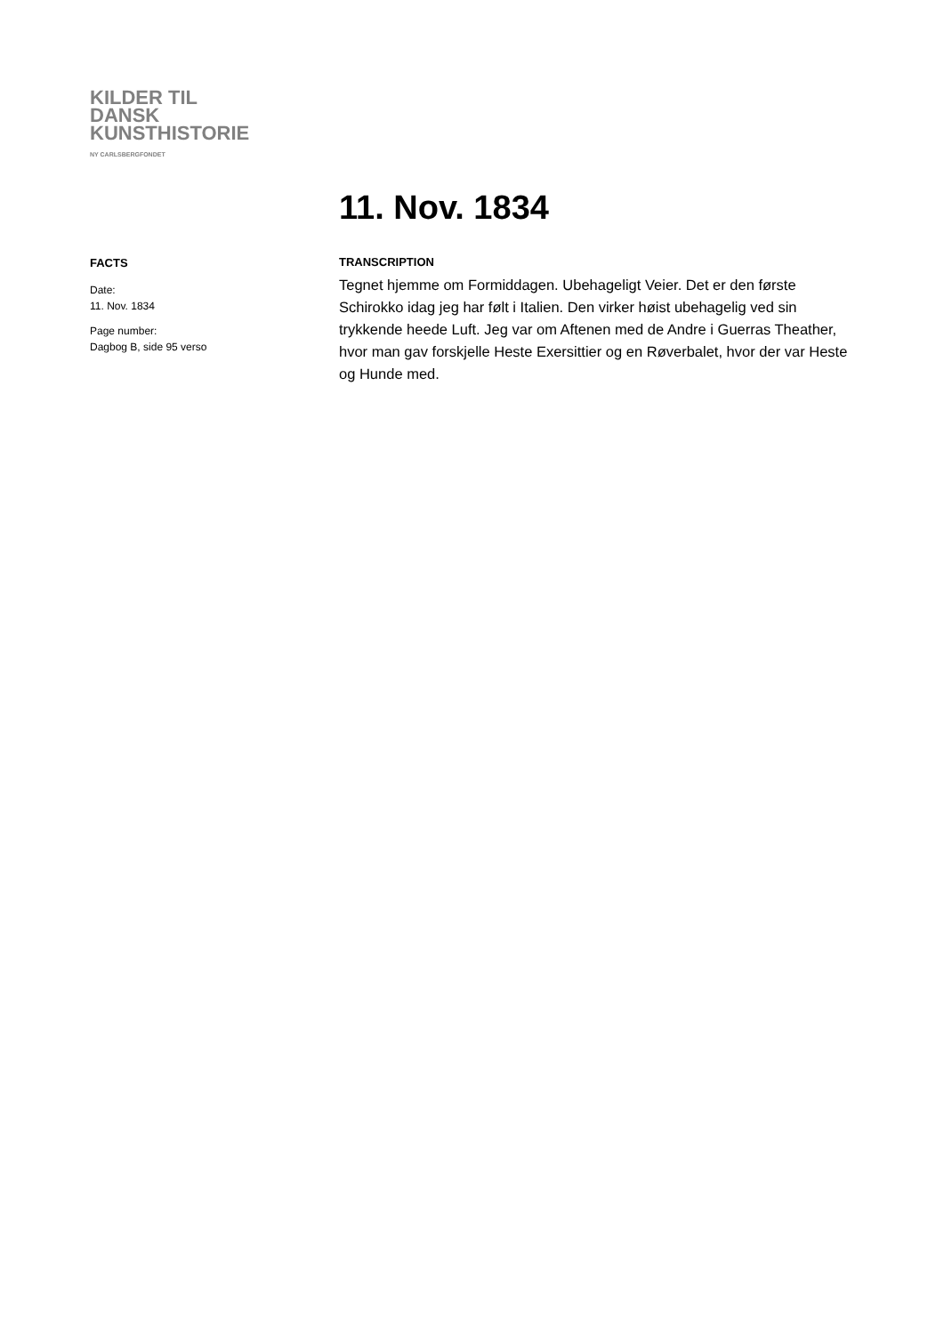KILDER TIL
DANSK
KUNSTHISTORIE
NY CARLSBERGFONDET
11. Nov. 1834
FACTS
Date:
11. Nov. 1834
Page number:
Dagbog B, side 95 verso
TRANSCRIPTION
Tegnet hjemme om Formiddagen. Ubehageligt Veier. Det er den første Schirokko idag jeg har følt i Italien. Den virker høist ubehagelig ved sin trykkende heede Luft. Jeg var om Aftenen med de Andre i Guerras Theather, hvor man gav forskjelle Heste Exersittier og en Røverbalet, hvor der var Heste og Hunde med.